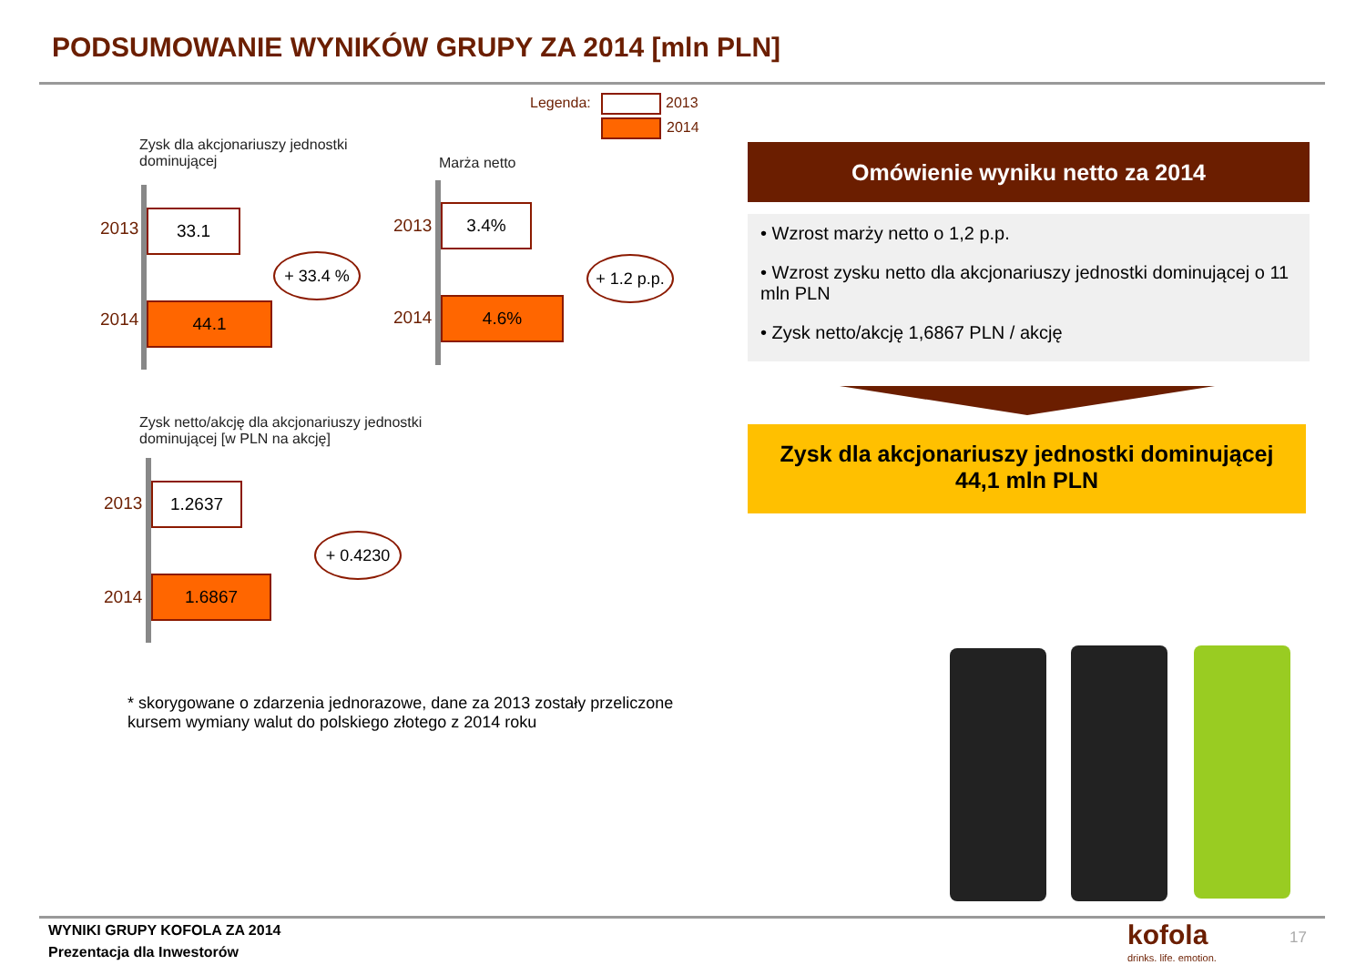PODSUMOWANIE WYNIKÓW GRUPY ZA 2014 [mln PLN]
Legenda: 2013
2014
Zysk dla akcjonariuszy jednostki
dominującej
2013
2014
33.1
44.1
+ 33.4 %
Marża netto
2013
2014
3.4%
4.6%
+ 1.2 p.p.
Zysk netto/akcję dla akcjonariuszy jednostki
dominującej [w PLN na akcję]
2013
2014
1.2637
1.6867
+ 0.4230
* skorygowane o zdarzenia jednorazowe, dane za 2013 zostały przeliczone
kursem wymiany walut do polskiego złotego z 2014 roku
Omówienie wyniku netto za 2014
• Wzrost marży netto o 1,2 p.p.
• Wzrost zysku netto dla akcjonariuszy jednostki dominującej o 11 mln PLN
• Zysk netto/akcję 1,6867 PLN / akcję
Zysk dla akcjonariuszy jednostki dominującej
44,1 mln PLN
WYNIKI GRUPY KOFOLA ZA 2014
Prezentacja dla Inwestorów
kofola
drinks. life. emotion.
17